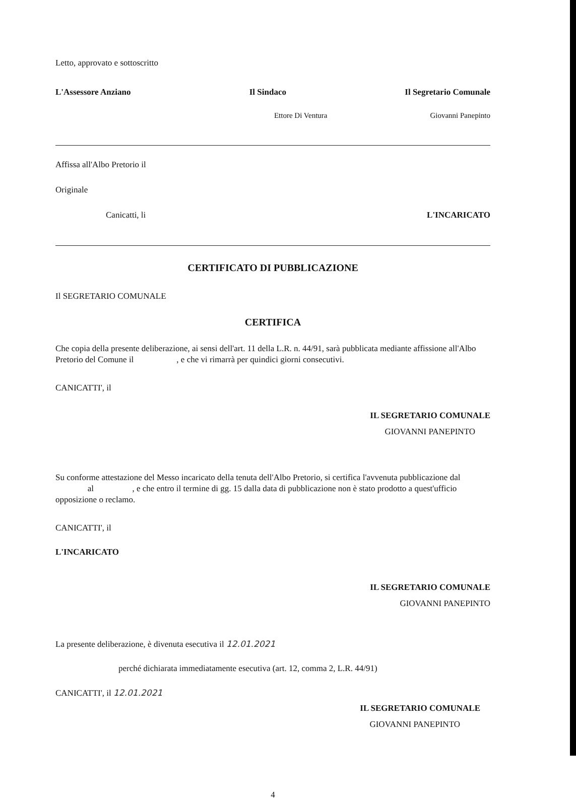Letto, approvato e sottoscritto
L'Assessore Anziano Il Sindaco Il Segretario Comunale
Ettore Di Ventura Giovanni Panepinto
Affissa all'Albo Pretorio il
Originale
Canicatti, li L'INCARICATO
CERTIFICATO DI PUBBLICAZIONE
Il SEGRETARIO COMUNALE
CERTIFICA
Che copia della presente deliberazione, ai sensi dell'art. 11 della L.R. n. 44/91, sarà pubblicata mediante affissione all'Albo Pretorio del Comune il , e che vi rimarrà per quindici giorni consecutivi.
CANICATTI', il
IL SEGRETARIO COMUNALE
GIOVANNI PANEPINTO
Su conforme attestazione del Messo incaricato della tenuta dell'Albo Pretorio, si certifica l'avvenuta pubblicazione dal al , e che entro il termine di gg. 15 dalla data di pubblicazione non è stato prodotto a quest'ufficio opposizione o reclamo.
CANICATTI', il
L'INCARICATO
IL SEGRETARIO COMUNALE
GIOVANNI PANEPINTO
La presente deliberazione, è divenuta esecutiva il 12.01.2021
perché dichiarata immediatamente esecutiva (art. 12, comma 2, L.R. 44/91)
CANICATTI', il 12.01.2021
IL SEGRETARIO COMUNALE
GIOVANNI PANEPINTO
4